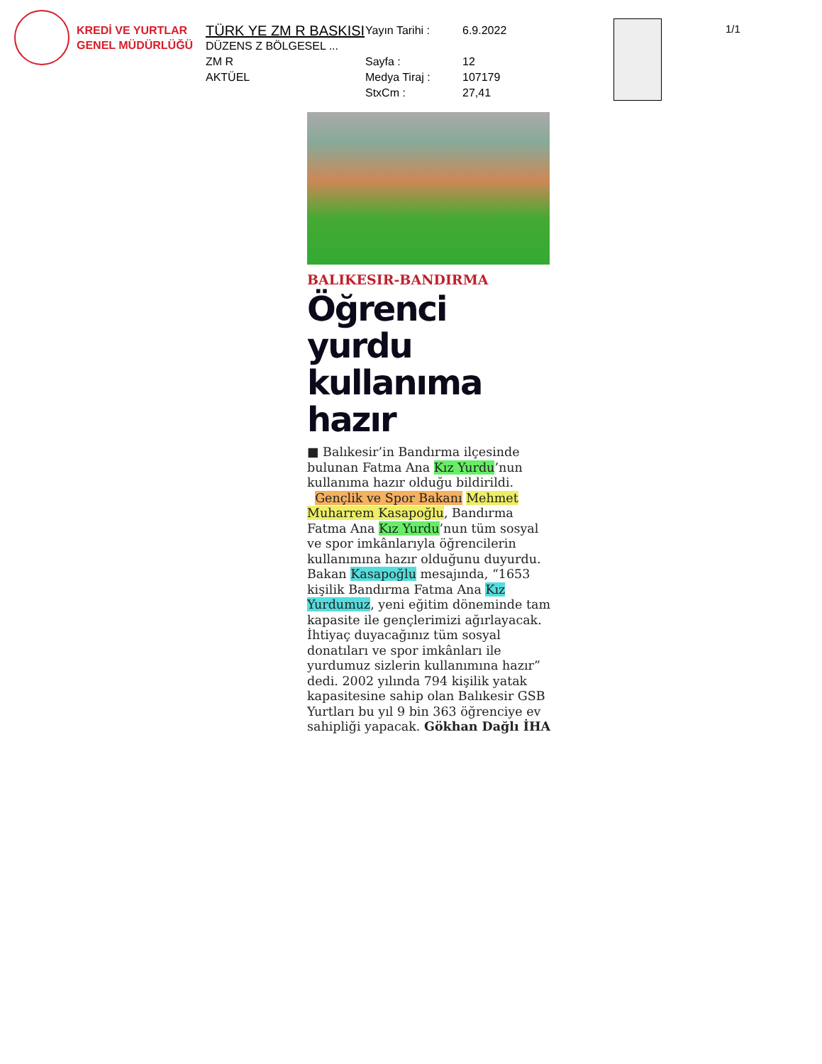KREDİ VE YURTLAR
GENEL MÜDÜRLÜĞÜ
TÜRK YE ZM R BASKISI
DÜZENS Z BÖLGESEL ...
ZM R
AKTÜEL
Yayın Tarihi : 6.9.2022
Sayfa : 12
Medya Tiraj : 107179
StxCm : 27,41
1/1
BALIKESIR-BANDIRMA
Öğrenci yurdu kullanıma hazır
■ Balıkesir’in Bandırma ilçesinde bulunan Fatma Ana Kız Yurdu’nun kullanıma hazır olduğu bildirildi.
Gençlik ve Spor Bakanı Mehmet Muharrem Kasapoğlu, Bandırma Fatma Ana Kız Yurdu’nun tüm sosyal ve spor imkânlarıyla öğrencilerin kullanımına hazır olduğunu duyurdu. Bakan Kasapoğlu mesajında, “1653 kişilik Bandırma Fatma Ana Kız Yurdumuz, yeni eğitim döneminde tam kapasite ile gençlerimizi ağırlayacak. İhtiyaç duyacağınız tüm sosyal donatıları ve spor imkânları ile yurdumuz sizlerin kullanımına hazır” dedi. 2002 yılında 794 kişilik yatak kapasitesine sahip olan Balıkesir GSB Yurtları bu yıl 9 bin 363 öğrenciye ev sahipliği yapacak. Gökhan Dağlı İHA